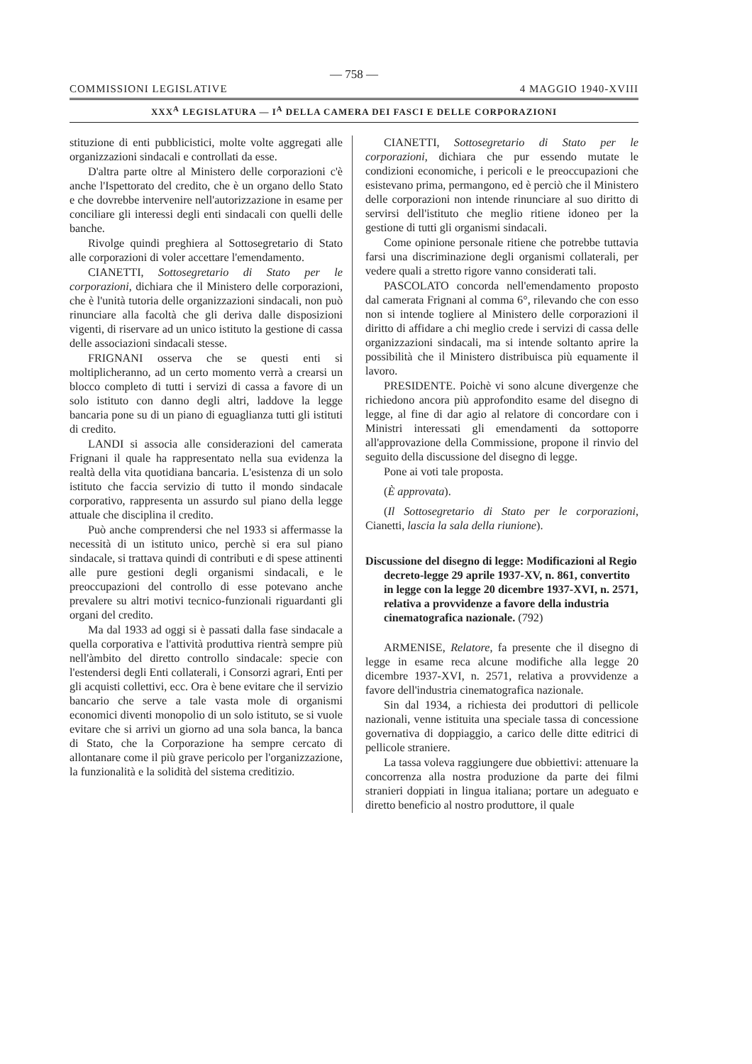— 758 —
COMMISSIONI LEGISLATIVE 4 MAGGIO 1940-XVIII
XXX<sup>A</sup> LEGISLATURA — I<sup>A</sup> DELLA CAMERA DEI FASCI E DELLE CORPORAZIONI
stituzione di enti pubblicistici, molte volte aggregati alle organizzazioni sindacali e controllati da esse.
D'altra parte oltre al Ministero delle corporazioni c'è anche l'Ispettorato del credito, che è un organo dello Stato e che dovrebbe intervenire nell'autorizzazione in esame per conciliare gli interessi degli enti sindacali con quelli delle banche.
Rivolge quindi preghiera al Sottosegretario di Stato alle corporazioni di voler accettare l'emendamento.
CIANETTI, Sottosegretario di Stato per le corporazioni, dichiara che il Ministero delle corporazioni, che è l'unità tutoria delle organizzazioni sindacali, non può rinunciare alla facoltà che gli deriva dalle disposizioni vigenti, di riservare ad un unico istituto la gestione di cassa delle associazioni sindacali stesse.
FRIGNANI osserva che se questi enti si moltiplicheranno, ad un certo momento verrà a crearsi un blocco completo di tutti i servizi di cassa a favore di un solo istituto con danno degli altri, laddove la legge bancaria pone su di un piano di eguaglianza tutti gli istituti di credito.
LANDI si associa alle considerazioni del camerata Frignani il quale ha rappresentato nella sua evidenza la realtà della vita quotidiana bancaria. L'esistenza di un solo istituto che faccia servizio di tutto il mondo sindacale corporativo, rappresenta un assurdo sul piano della legge attuale che disciplina il credito.
Può anche comprendersi che nel 1933 si affermasse la necessità di un istituto unico, perchè si era sul piano sindacale, si trattava quindi di contributi e di spese attinenti alle pure gestioni degli organismi sindacali, e le preoccupazioni del controllo di esse potevano anche prevalere su altri motivi tecnico-funzionali riguardanti gli organi del credito.
Ma dal 1933 ad oggi si è passati dalla fase sindacale a quella corporativa e l'attività produttiva rientrà sempre più nell'àmbito del diretto controllo sindacale: specie con l'estendersi degli Enti collaterali, i Consorzi agrari, Enti per gli acquisti collettivi, ecc. Ora è bene evitare che il servizio bancario che serve a tale vasta mole di organismi economici diventi monopolio di un solo istituto, se si vuole evitare che si arrivi un giorno ad una sola banca, la banca di Stato, che la Corporazione ha sempre cercato di allontanare come il più grave pericolo per l'organizzazione, la funzionalità e la solidità del sistema creditizio.
CIANETTI, Sottosegretario di Stato per le corporazioni, dichiara che pur essendo mutate le condizioni economiche, i pericoli e le preoccupazioni che esistevano prima, permangono, ed è perciò che il Ministero delle corporazioni non intende rinunciare al suo diritto di servirsi dell'istituto che meglio ritiene idoneo per la gestione di tutti gli organismi sindacali.
Come opinione personale ritiene che potrebbe tuttavia farsi una discriminazione degli organismi collaterali, per vedere quali a stretto rigore vanno considerati tali.
PASCOLATO concorda nell'emendamento proposto dal camerata Frignani al comma 6°, rilevando che con esso non si intende togliere al Ministero delle corporazioni il diritto di affidare a chi meglio crede i servizi di cassa delle organizzazioni sindacali, ma si intende soltanto aprire la possibilità che il Ministero distribuisca più equamente il lavoro.
PRESIDENTE. Poichè vi sono alcune divergenze che richiedono ancora più approfondito esame del disegno di legge, al fine di dar agio al relatore di concordare con i Ministri interessati gli emendamenti da sottoporre all'approvazione della Commissione, propone il rinvio del seguito della discussione del disegno di legge.
Pone ai voti tale proposta.
(È approvata).
(Il Sottosegretario di Stato per le corporazioni, Cianetti, lascia la sala della riunione).
Discussione del disegno di legge: Modificazioni al Regio decreto-legge 29 aprile 1937-XV, n. 861, convertito in legge con la legge 20 dicembre 1937-XVI, n. 2571, relativa a provvidenze a favore della industria cinematografica nazionale. (792)
ARMENISE, Relatore, fa presente che il disegno di legge in esame reca alcune modifiche alla legge 20 dicembre 1937-XVI, n. 2571, relativa a provvidenze a favore dell'industria cinematografica nazionale.
Sin dal 1934, a richiesta dei produttori di pellicole nazionali, venne istituita una speciale tassa di concessione governativa di doppiaggio, a carico delle ditte editrici di pellicole straniere.
La tassa voleva raggiungere due obbiettivi: attenuare la concorrenza alla nostra produzione da parte dei filmi stranieri doppiati in lingua italiana; portare un adeguato e diretto beneficio al nostro produttore, il quale